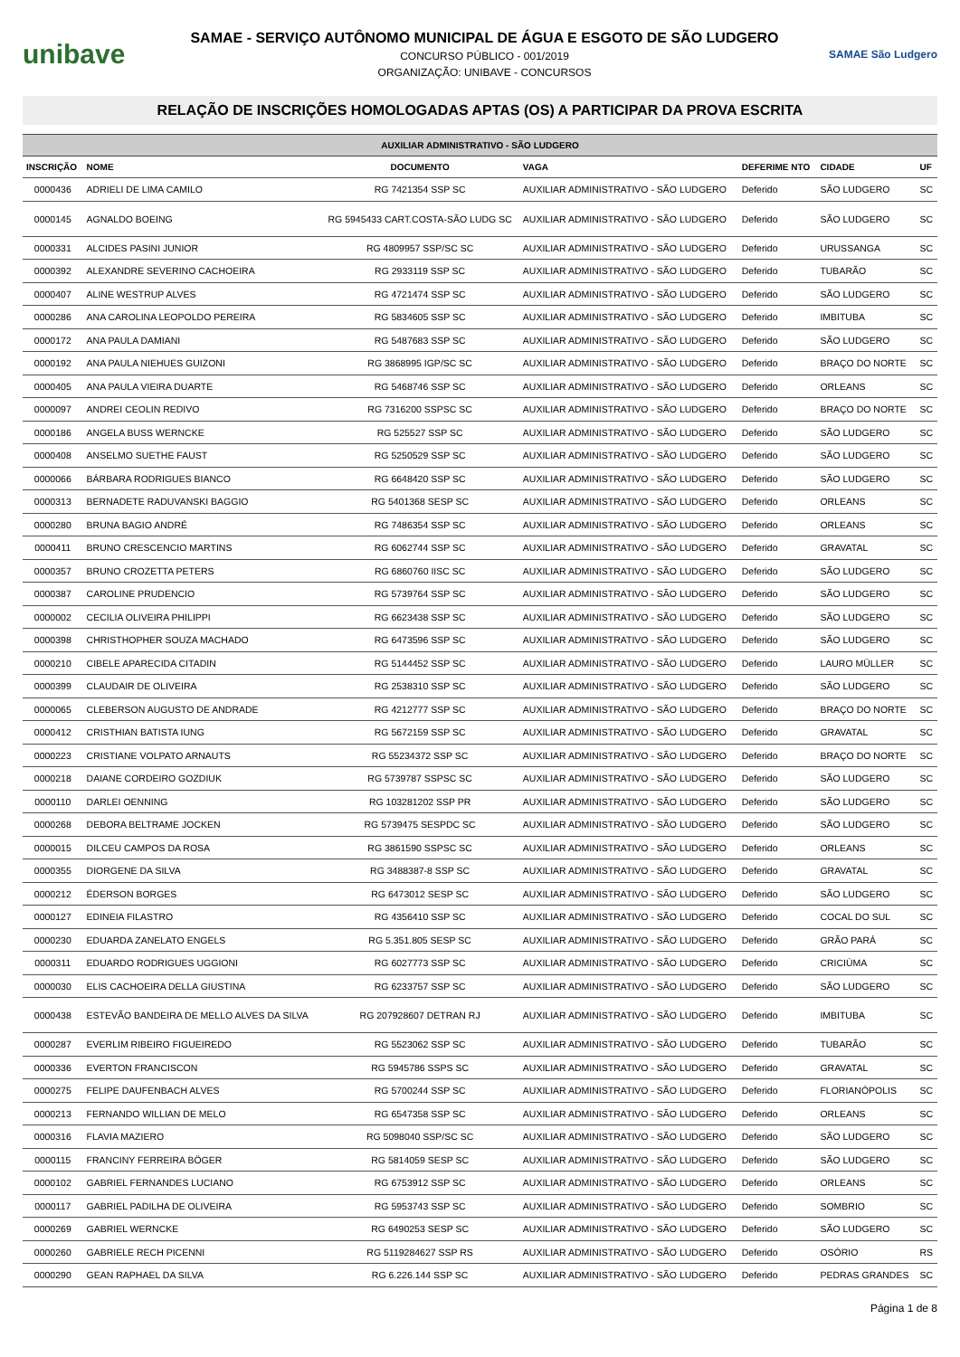unibave
SAMAE - SERVIÇO AUTÔNOMO MUNICIPAL DE ÁGUA E ESGOTO DE SÃO LUDGERO
CONCURSO PÚBLICO - 001/2019
ORGANIZAÇÃO: UNIBAVE - CONCURSOS
SAMAE São Ludgero
RELAÇÃO DE INSCRIÇÕES HOMOLOGADAS APTAS (OS) A PARTICIPAR DA PROVA ESCRITA
| AUXILIAR ADMINISTRATIVO - SÃO LUDGERO | | | | | | |
| --- | --- | --- | --- | --- | --- | --- |
| INSCRIÇÃO | NOME | DOCUMENTO | VAGA | DEFERIME NTO | CIDADE | UF |
| 0000436 | ADRIELI DE LIMA CAMILO | RG 7421354 SSP SC | AUXILIAR ADMINISTRATIVO - SÃO LUDGERO | Deferido | SÃO LUDGERO | SC |
| 0000145 | AGNALDO BOEING | RG 5945433 CART.COSTA-SÃO LUDG SC | AUXILIAR ADMINISTRATIVO - SÃO LUDGERO | Deferido | SÃO LUDGERO | SC |
| 0000331 | ALCIDES PASINI JUNIOR | RG 4809957 SSP/SC SC | AUXILIAR ADMINISTRATIVO - SÃO LUDGERO | Deferido | URUSSANGA | SC |
| 0000392 | ALEXANDRE SEVERINO CACHOEIRA | RG 2933119 SSP SC | AUXILIAR ADMINISTRATIVO - SÃO LUDGERO | Deferido | TUBARÃO | SC |
| 0000407 | ALINE WESTRUP ALVES | RG 4721474 SSP SC | AUXILIAR ADMINISTRATIVO - SÃO LUDGERO | Deferido | SÃO LUDGERO | SC |
| 0000286 | ANA CAROLINA LEOPOLDO PEREIRA | RG 5834605 SSP SC | AUXILIAR ADMINISTRATIVO - SÃO LUDGERO | Deferido | IMBITUBA | SC |
| 0000172 | ANA PAULA DAMIANI | RG 5487683 SSP SC | AUXILIAR ADMINISTRATIVO - SÃO LUDGERO | Deferido | SÃO LUDGERO | SC |
| 0000192 | ANA PAULA NIEHUES GUIZONI | RG 3868995 IGP/SC SC | AUXILIAR ADMINISTRATIVO - SÃO LUDGERO | Deferido | BRAÇO DO NORTE | SC |
| 0000405 | ANA PAULA VIEIRA DUARTE | RG 5468746 SSP SC | AUXILIAR ADMINISTRATIVO - SÃO LUDGERO | Deferido | ORLEANS | SC |
| 0000097 | ANDREI CEOLIN REDIVO | RG 7316200 SSPSC SC | AUXILIAR ADMINISTRATIVO - SÃO LUDGERO | Deferido | BRAÇO DO NORTE | SC |
| 0000186 | ANGELA BUSS WERNCKE | RG 525527 SSP SC | AUXILIAR ADMINISTRATIVO - SÃO LUDGERO | Deferido | SÃO LUDGERO | SC |
| 0000408 | ANSELMO SUETHE FAUST | RG 5250529 SSP SC | AUXILIAR ADMINISTRATIVO - SÃO LUDGERO | Deferido | SÃO LUDGERO | SC |
| 0000066 | BÁRBARA RODRIGUES BIANCO | RG 6648420 SSP SC | AUXILIAR ADMINISTRATIVO - SÃO LUDGERO | Deferido | SÃO LUDGERO | SC |
| 0000313 | BERNADETE RADUVANSKI BAGGIO | RG 5401368 SESP SC | AUXILIAR ADMINISTRATIVO - SÃO LUDGERO | Deferido | ORLEANS | SC |
| 0000280 | BRUNA BAGIO ANDRÉ | RG 7486354 SSP SC | AUXILIAR ADMINISTRATIVO - SÃO LUDGERO | Deferido | ORLEANS | SC |
| 0000411 | BRUNO CRESCENCIO MARTINS | RG 6062744 SSP SC | AUXILIAR ADMINISTRATIVO - SÃO LUDGERO | Deferido | GRAVATAL | SC |
| 0000357 | BRUNO CROZETTA PETERS | RG 6860760 IISC SC | AUXILIAR ADMINISTRATIVO - SÃO LUDGERO | Deferido | SÃO LUDGERO | SC |
| 0000387 | CAROLINE PRUDENCIO | RG 5739764 SSP SC | AUXILIAR ADMINISTRATIVO - SÃO LUDGERO | Deferido | SÃO LUDGERO | SC |
| 0000002 | CECILIA OLIVEIRA PHILIPPI | RG 6623438 SSP SC | AUXILIAR ADMINISTRATIVO - SÃO LUDGERO | Deferido | SÃO LUDGERO | SC |
| 0000398 | CHRISTHOPHER SOUZA MACHADO | RG 6473596 SSP SC | AUXILIAR ADMINISTRATIVO - SÃO LUDGERO | Deferido | SÃO LUDGERO | SC |
| 0000210 | CIBELE APARECIDA CITADIN | RG 5144452 SSP SC | AUXILIAR ADMINISTRATIVO - SÃO LUDGERO | Deferido | LAURO MÜLLER | SC |
| 0000399 | CLAUDAIR DE OLIVEIRA | RG 2538310 SSP SC | AUXILIAR ADMINISTRATIVO - SÃO LUDGERO | Deferido | SÃO LUDGERO | SC |
| 0000065 | CLEBERSON AUGUSTO DE ANDRADE | RG 4212777 SSP SC | AUXILIAR ADMINISTRATIVO - SÃO LUDGERO | Deferido | BRAÇO DO NORTE | SC |
| 0000412 | CRISTHIAN BATISTA IUNG | RG 5672159 SSP SC | AUXILIAR ADMINISTRATIVO - SÃO LUDGERO | Deferido | GRAVATAL | SC |
| 0000223 | CRISTIANE VOLPATO ARNAUTS | RG 55234372 SSP SC | AUXILIAR ADMINISTRATIVO - SÃO LUDGERO | Deferido | BRAÇO DO NORTE | SC |
| 0000218 | DAIANE CORDEIRO GOZDIUK | RG 5739787 SSPSC SC | AUXILIAR ADMINISTRATIVO - SÃO LUDGERO | Deferido | SÃO LUDGERO | SC |
| 0000110 | DARLEI OENNING | RG 103281202 SSP PR | AUXILIAR ADMINISTRATIVO - SÃO LUDGERO | Deferido | SÃO LUDGERO | SC |
| 0000268 | DEBORA BELTRAME JOCKEN | RG 5739475 SESPDC SC | AUXILIAR ADMINISTRATIVO - SÃO LUDGERO | Deferido | SÃO LUDGERO | SC |
| 0000015 | DILCEU CAMPOS DA ROSA | RG 3861590 SSPSC SC | AUXILIAR ADMINISTRATIVO - SÃO LUDGERO | Deferido | ORLEANS | SC |
| 0000355 | DIORGENE DA SILVA | RG 3488387-8 SSP SC | AUXILIAR ADMINISTRATIVO - SÃO LUDGERO | Deferido | GRAVATAL | SC |
| 0000212 | ÉDERSON BORGES | RG 6473012 SESP SC | AUXILIAR ADMINISTRATIVO - SÃO LUDGERO | Deferido | SÃO LUDGERO | SC |
| 0000127 | EDINEIA FILASTRO | RG 4356410 SSP SC | AUXILIAR ADMINISTRATIVO - SÃO LUDGERO | Deferido | COCAL DO SUL | SC |
| 0000230 | EDUARDA ZANELATO ENGELS | RG 5.351.805 SESP SC | AUXILIAR ADMINISTRATIVO - SÃO LUDGERO | Deferido | GRÃO PARÁ | SC |
| 0000311 | EDUARDO RODRIGUES UGGIONI | RG 6027773 SSP SC | AUXILIAR ADMINISTRATIVO - SÃO LUDGERO | Deferido | CRICIÚMA | SC |
| 0000030 | ELIS CACHOEIRA DELLA GIUSTINA | RG 6233757 SSP SC | AUXILIAR ADMINISTRATIVO - SÃO LUDGERO | Deferido | SÃO LUDGERO | SC |
| 0000438 | ESTEVÃO BANDEIRA DE MELLO ALVES DA SILVA | RG 207928607 DETRAN RJ | AUXILIAR ADMINISTRATIVO - SÃO LUDGERO | Deferido | IMBITUBA | SC |
| 0000287 | EVERLIM RIBEIRO FIGUEIREDO | RG 5523062 SSP SC | AUXILIAR ADMINISTRATIVO - SÃO LUDGERO | Deferido | TUBARÃO | SC |
| 0000336 | EVERTON FRANCISCON | RG 5945786 SSPS SC | AUXILIAR ADMINISTRATIVO - SÃO LUDGERO | Deferido | GRAVATAL | SC |
| 0000275 | FELIPE DAUFENBACH ALVES | RG 5700244 SSP SC | AUXILIAR ADMINISTRATIVO - SÃO LUDGERO | Deferido | FLORIANÓPOLIS | SC |
| 0000213 | FERNANDO WILLIAN DE MELO | RG 6547358 SSP SC | AUXILIAR ADMINISTRATIVO - SÃO LUDGERO | Deferido | ORLEANS | SC |
| 0000316 | FLAVIA MAZIERO | RG 5098040 SSP/SC SC | AUXILIAR ADMINISTRATIVO - SÃO LUDGERO | Deferido | SÃO LUDGERO | SC |
| 0000115 | FRANCINY FERREIRA BÖGER | RG 5814059 SESP SC | AUXILIAR ADMINISTRATIVO - SÃO LUDGERO | Deferido | SÃO LUDGERO | SC |
| 0000102 | GABRIEL FERNANDES LUCIANO | RG 6753912 SSP SC | AUXILIAR ADMINISTRATIVO - SÃO LUDGERO | Deferido | ORLEANS | SC |
| 0000117 | GABRIEL PADILHA DE OLIVEIRA | RG 5953743 SSP SC | AUXILIAR ADMINISTRATIVO - SÃO LUDGERO | Deferido | SOMBRIO | SC |
| 0000269 | GABRIEL WERNCKE | RG 6490253 SESP SC | AUXILIAR ADMINISTRATIVO - SÃO LUDGERO | Deferido | SÃO LUDGERO | SC |
| 0000260 | GABRIELE RECH PICENNI | RG 5119284627 SSP RS | AUXILIAR ADMINISTRATIVO - SÃO LUDGERO | Deferido | OSÓRIO | RS |
| 0000290 | GEAN RAPHAEL DA SILVA | RG 6.226.144 SSP SC | AUXILIAR ADMINISTRATIVO - SÃO LUDGERO | Deferido | PEDRAS GRANDES | SC |
Página 1 de 8